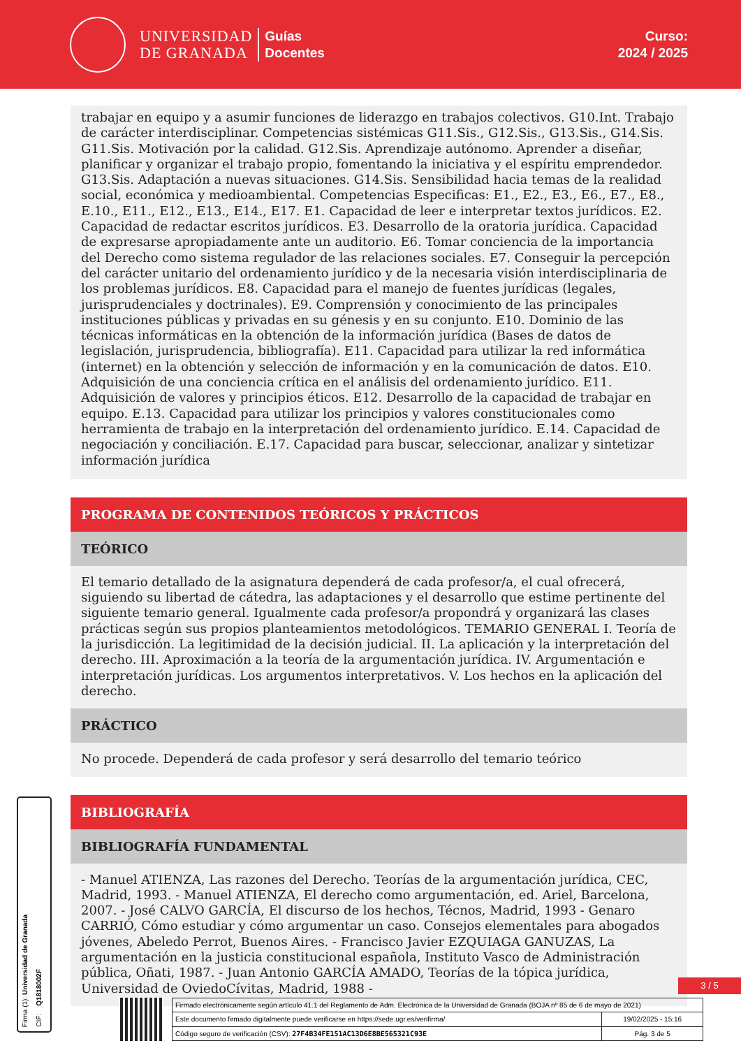UNIVERSIDAD
DE GRANADA
Guías
Docentes
Curso:
2024 / 2025
trabajar en equipo y a asumir funciones de liderazgo en trabajos colectivos. G10.Int. Trabajo de carácter interdisciplinar. Competencias sistémicas G11.Sis., G12.Sis., G13.Sis., G14.Sis. G11.Sis. Motivación por la calidad. G12.Sis. Aprendizaje autónomo. Aprender a diseñar, planificar y organizar el trabajo propio, fomentando la iniciativa y el espíritu emprendedor. G13.Sis. Adaptación a nuevas situaciones. G14.Sis. Sensibilidad hacia temas de la realidad social, económica y medioambiental. Competencias Especificas: E1., E2., E3., E6., E7., E8., E.10., E11., E12., E13., E14., E17. E1. Capacidad de leer e interpretar textos jurídicos. E2. Capacidad de redactar escritos jurídicos. E3. Desarrollo de la oratoria jurídica. Capacidad de expresarse apropiadamente ante un auditorio. E6. Tomar conciencia de la importancia del Derecho como sistema regulador de las relaciones sociales. E7. Conseguir la percepción del carácter unitario del ordenamiento jurídico y de la necesaria visión interdisciplinaria de los problemas jurídicos. E8. Capacidad para el manejo de fuentes jurídicas (legales, jurisprudenciales y doctrinales). E9. Comprensión y conocimiento de las principales instituciones públicas y privadas en su génesis y en su conjunto. E10. Dominio de las técnicas informáticas en la obtención de la información jurídica (Bases de datos de legislación, jurisprudencia, bibliografía). E11. Capacidad para utilizar la red informática (internet) en la obtención y selección de información y en la comunicación de datos. E10. Adquisición de una conciencia crítica en el análisis del ordenamiento jurídico. E11. Adquisición de valores y principios éticos. E12. Desarrollo de la capacidad de trabajar en equipo. E.13. Capacidad para utilizar los principios y valores constitucionales como herramienta de trabajo en la interpretación del ordenamiento jurídico. E.14. Capacidad de negociación y conciliación. E.17. Capacidad para buscar, seleccionar, analizar y sintetizar información jurídica
PROGRAMA DE CONTENIDOS TEÓRICOS Y PRÁCTICOS
TEÓRICO
El temario detallado de la asignatura dependerá de cada profesor/a, el cual ofrecerá, siguiendo su libertad de cátedra, las adaptaciones y el desarrollo que estime pertinente del siguiente temario general. Igualmente cada profesor/a propondrá y organizará las clases prácticas según sus propios planteamientos metodológicos. TEMARIO GENERAL I. Teoría de la jurisdicción. La legitimidad de la decisión judicial. II. La aplicación y la interpretación del derecho. III. Aproximación a la teoría de la argumentación jurídica. IV. Argumentación e interpretación jurídicas. Los argumentos interpretativos. V. Los hechos en la aplicación del derecho.
PRÁCTICO
No procede. Dependerá de cada profesor y será desarrollo del temario teórico
BIBLIOGRAFÍA
BIBLIOGRAFÍA FUNDAMENTAL
- Manuel ATIENZA, Las razones del Derecho. Teorías de la argumentación jurídica, CEC, Madrid, 1993. - Manuel ATIENZA, El derecho como argumentación, ed. Ariel, Barcelona, 2007. - José CALVO GARCÍA, El discurso de los hechos, Técnos, Madrid, 1993 - Genaro CARRIÓ, Cómo estudiar y cómo argumentar un caso. Consejos elementales para abogados jóvenes, Abeledo Perrot, Buenos Aires. - Francisco Javier EZQUIAGA GANUZAS, La argumentación en la justicia constitucional española, Instituto Vasco de Administración pública, Oñati, 1987. - Juan Antonio GARCÍA AMADO, Teorías de la tópica jurídica, Universidad de OviedoCívitas, Madrid, 1988 -
Firma (1): Universidad de Granada
CIF: Q1818002F
3 / 5
| Firmado electrónicamente según artículo 41.1 del Reglamento de Adm. Electrónica de la Universidad de Granada (BOJA nº 85 de 6 de mayo de 2021) | |
| Este documento firmado digitalmente puede verificarse en https://sede.ugr.es/verifirma/ | 19/02/2025 - 15:16 |
| Código seguro de verificación (CSV): 27F4B34FE151AC13D6E8BE565321C93E | Pág. 3 de 5 |